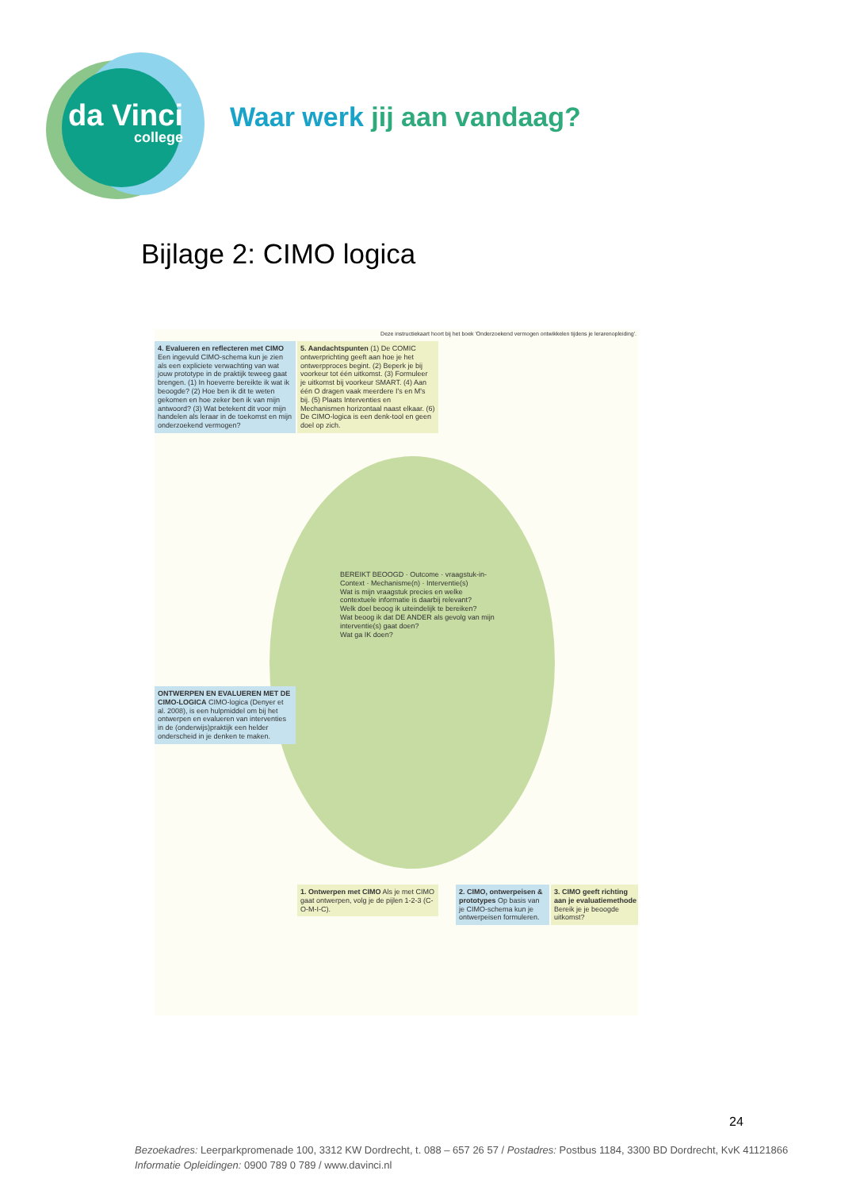da Vinci
college
Waar werk jij aan vandaag?
Bijlage 2: CIMO logica
Deze instructiekaart hoort bij het boek 'Onderzoekend vermogen ontwikkelen tijdens je lerarenopleiding'.
4. Evalueren en reflecteren met CIMO Een ingevuld CIMO-schema kun je zien als een expliciete verwachting van wat jouw prototype in de praktijk teweeg gaat brengen. (1) In hoeverre bereikte ik wat ik beoogde? (2) Hoe ben ik dit te weten gekomen en hoe zeker ben ik van mijn antwoord? (3) Wat betekent dit voor mijn handelen als leraar in de toekomst en mijn onderzoekend vermogen?
ONTWERPEN EN EVALUEREN MET DE CIMO-LOGICA CIMO-logica (Denyer et al. 2008), is een hulpmiddel om bij het ontwerpen en evalueren van interventies in de (onderwijs)praktijk een helder onderscheid in je denken te maken.
5. Aandachtspunten (1) De COMIC ontwerprichting geeft aan hoe je het ontwerpproces begint. (2) Beperk je bij voorkeur tot één uitkomst. (3) Formuleer je uitkomst bij voorkeur SMART. (4) Aan één O dragen vaak meerdere I's en M's bij. (5) Plaats Interventies en Mechanismen horizontaal naast elkaar. (6) De CIMO-logica is een denk-tool en geen doel op zich.
1. Ontwerpen met CIMO Als je met CIMO gaat ontwerpen, volg je de pijlen 1-2-3 (C-O-M-I-C).
2. CIMO, ontwerpeisen & prototypes Op basis van je CIMO-schema kun je ontwerpeisen formuleren.
3. CIMO geeft richting aan je evaluatiemethode Bereik je je beoogde uitkomst?
BEREIKT BEOOGD · Outcome · vraagstuk-in-Context · Mechanisme(n) · Interventie(s)
Wat is mijn vraagstuk precies en welke contextuele informatie is daarbij relevant?
Welk doel beoog ik uiteindelijk te bereiken?
Wat beoog ik dat DE ANDER als gevolg van mijn interventie(s) gaat doen?
Wat ga IK doen?
24
Bezoekadres: Leerparkpromenade 100, 3312 KW Dordrecht, t. 088 – 657 26 57 / Postadres: Postbus 1184, 3300 BD Dordrecht, KvK 41121866
Informatie Opleidingen: 0900 789 0 789 / www.davinci.nl